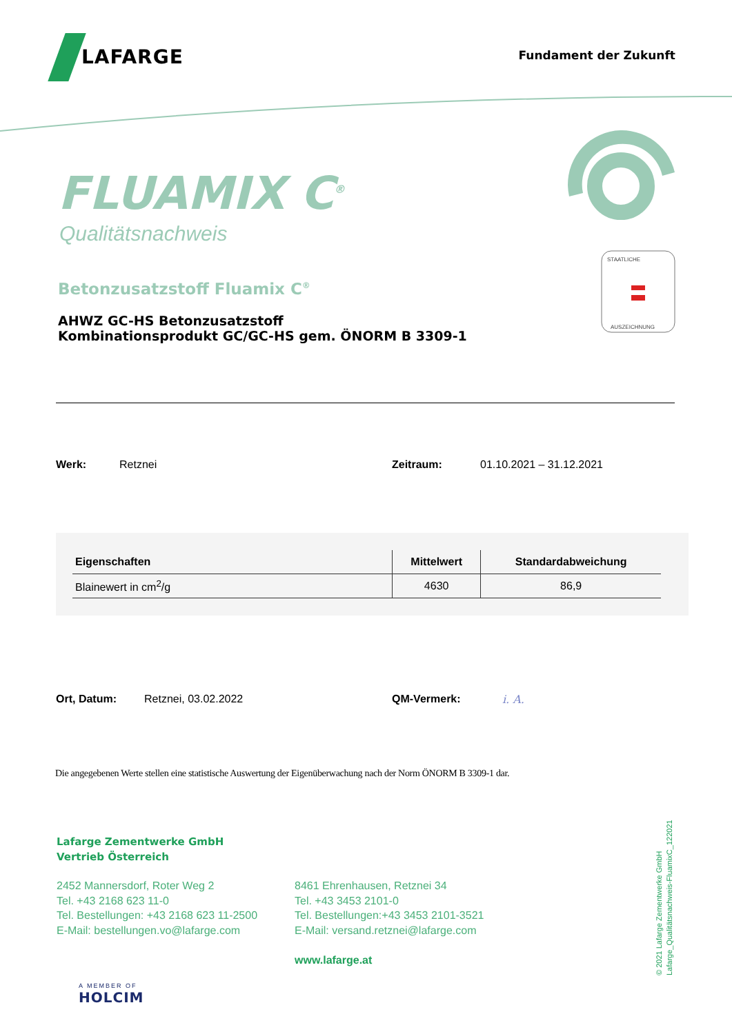LAFARGE
Fundament der Zukunft
FLUAMIX C<sup>®</sup>
Qualitätsnachweis
Betonzusatzstoff Fluamix C<sup>®</sup>
AHWZ GC-HS Betonzusatzstoff
Kombinationsprodukt GC/GC-HS gem. ÖNORM B 3309-1
STAATLICHE
AUSZEICHNUNG
Werk: Retznei Zeitraum: 01.10.2021 – 31.12.2021
| Eigenschaften | Mittelwert | Standardabweichung |
| --- | --- | --- |
| Blainewert in cm<sup>2</sup>/g | 4630 | 86,9 |
Ort, Datum: Retznei, 03.02.2022 QM-Vermerk: i. A.
Die angegebenen Werte stellen eine statistische Auswertung der Eigenüberwachung nach der Norm ÖNORM B 3309-1 dar.
Lafarge Zementwerke GmbH
Vertrieb Österreich
2452 Mannersdorf, Roter Weg 2
Tel. +43 2168 623 11-0
Tel. Bestellungen: +43 2168 623 11-2500
E-Mail: bestellungen.vo@lafarge.com
8461 Ehrenhausen, Retznei 34
Tel. +43 3453 2101-0
Tel. Bestellungen:+43 3453 2101-3521
E-Mail: versand.retznei@lafarge.com
www.lafarge.at
A MEMBER OF
HOLCIM
© 2021 Lafarge Zementwerke GmbH
Lafarge_Qualitätsnachweis-FluamixC_122021